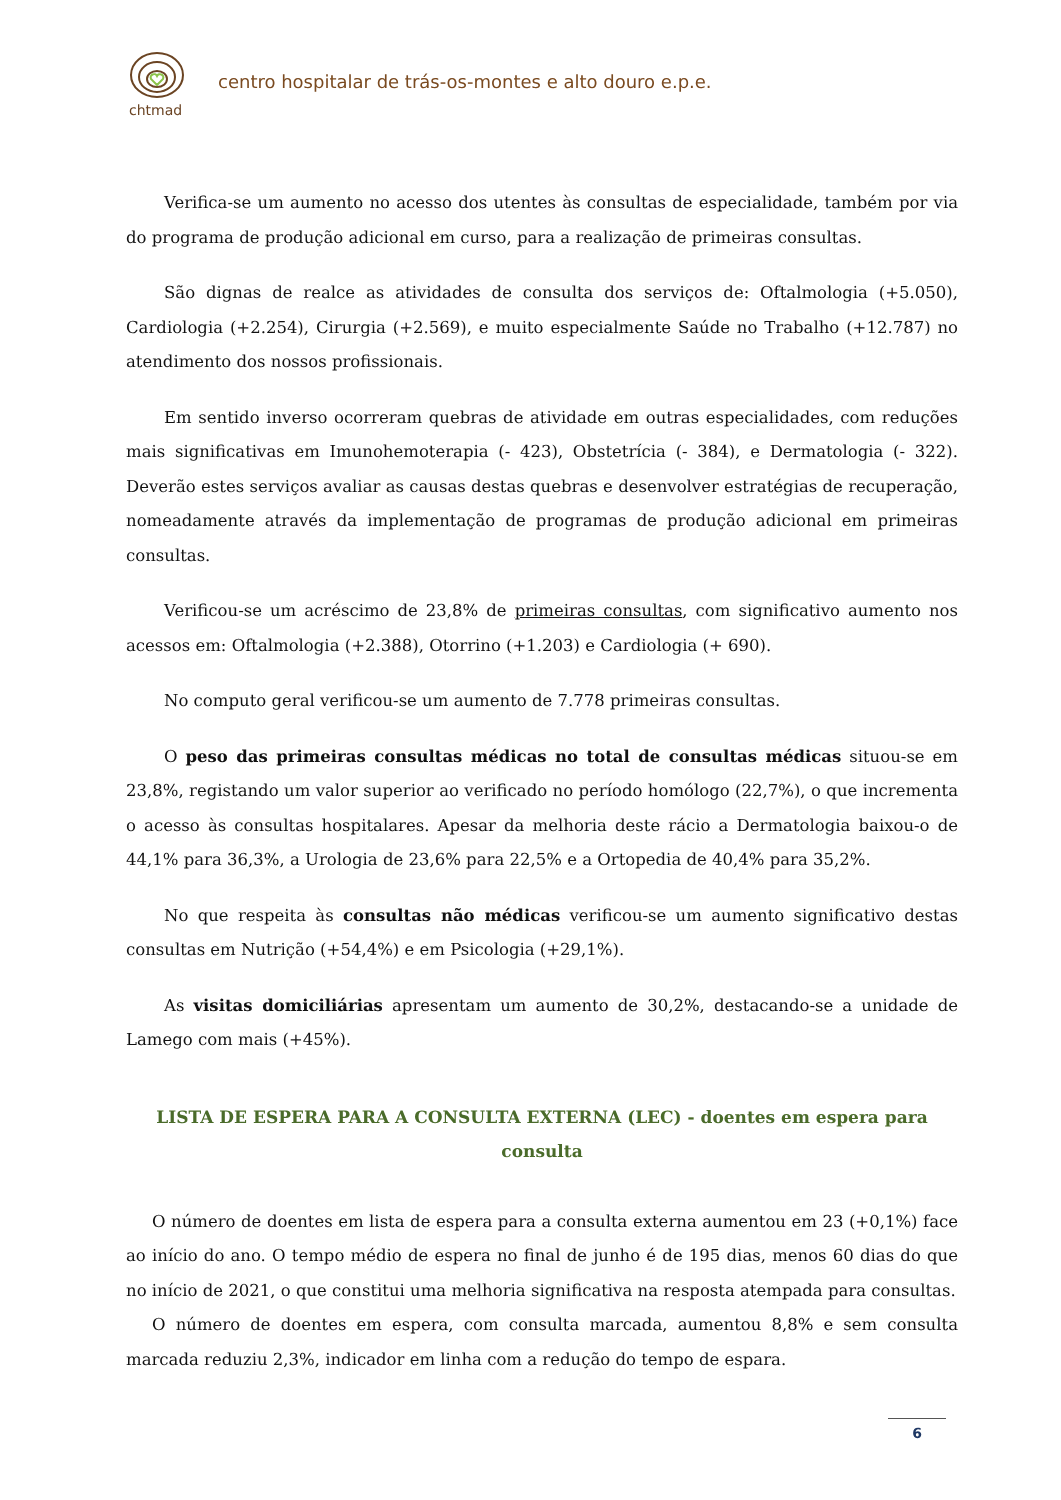chtmad
centro hospitalar de trás-os-montes e alto douro e.p.e.
Verifica-se um aumento no acesso dos utentes às consultas de especialidade, também por via do programa de produção adicional em curso, para a realização de primeiras consultas.
São dignas de realce as atividades de consulta dos serviços de: Oftalmologia (+5.050), Cardiologia (+2.254), Cirurgia (+2.569), e muito especialmente Saúde no Trabalho (+12.787) no atendimento dos nossos profissionais.
Em sentido inverso ocorreram quebras de atividade em outras especialidades, com reduções mais significativas em Imunohemoterapia (- 423), Obstetrícia (- 384), e Dermatologia (- 322). Deverão estes serviços avaliar as causas destas quebras e desenvolver estratégias de recuperação, nomeadamente através da implementação de programas de produção adicional em primeiras consultas.
Verificou-se um acréscimo de 23,8% de primeiras consultas, com significativo aumento nos acessos em: Oftalmologia (+2.388), Otorrino (+1.203) e Cardiologia (+ 690).
No computo geral verificou-se um aumento de 7.778 primeiras consultas.
O peso das primeiras consultas médicas no total de consultas médicas situou-se em 23,8%, registando um valor superior ao verificado no período homólogo (22,7%), o que incrementa o acesso às consultas hospitalares. Apesar da melhoria deste rácio a Dermatologia baixou-o de 44,1% para 36,3%, a Urologia de 23,6% para 22,5% e a Ortopedia de 40,4% para 35,2%.
No que respeita às consultas não médicas verificou-se um aumento significativo destas consultas em Nutrição (+54,4%) e em Psicologia (+29,1%).
As visitas domiciliárias apresentam um aumento de 30,2%, destacando-se a unidade de Lamego com mais (+45%).
LISTA DE ESPERA PARA A CONSULTA EXTERNA (LEC) - doentes em espera para consulta
O número de doentes em lista de espera para a consulta externa aumentou em 23 (+0,1%) face ao início do ano. O tempo médio de espera no final de junho é de 195 dias, menos 60 dias do que no início de 2021, o que constitui uma melhoria significativa na resposta atempada para consultas.
O número de doentes em espera, com consulta marcada, aumentou 8,8% e sem consulta marcada reduziu 2,3%, indicador em linha com a redução do tempo de espara.
6